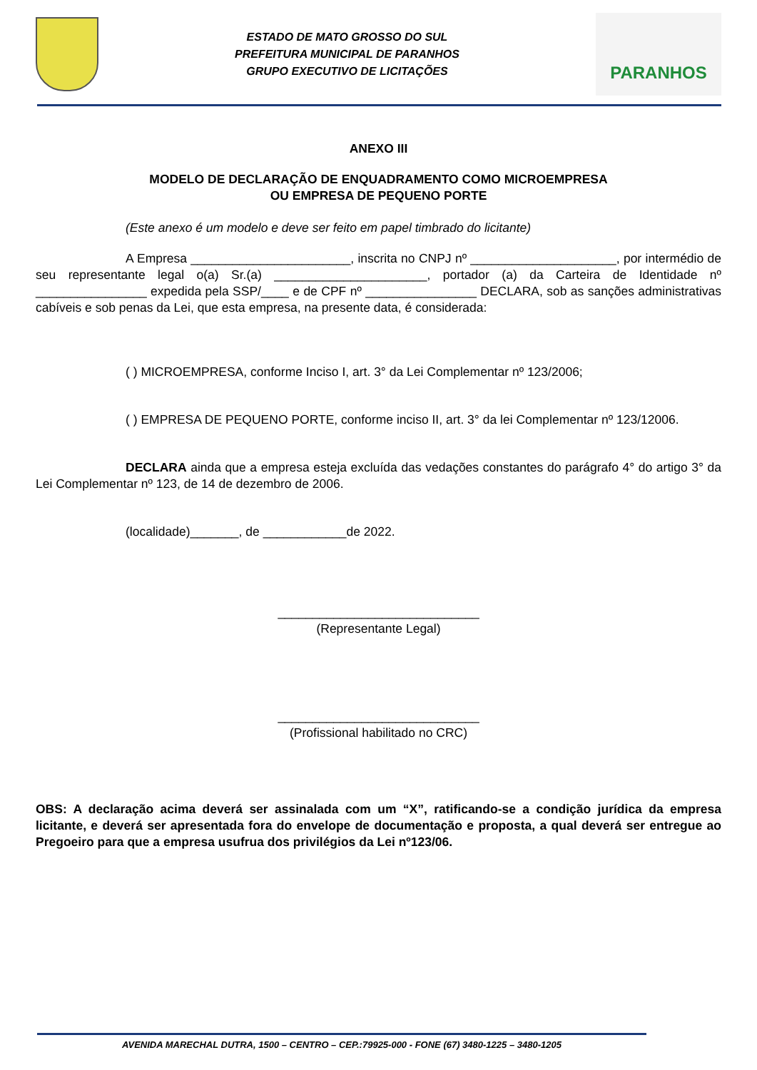ESTADO DE MATO GROSSO DO SUL
PREFEITURA MUNICIPAL DE PARANHOS
GRUPO EXECUTIVO DE LICITAÇÕES
PARANHOS
ANEXO III
MODELO DE DECLARAÇÃO DE ENQUADRAMENTO COMO MICROEMPRESA
OU EMPRESA DE PEQUENO PORTE
(Este anexo é um modelo e deve ser feito em papel timbrado do licitante)
A Empresa _______________________, inscrita no CNPJ nº _____________________, por intermédio de seu representante legal o(a) Sr.(a) ______________________, portador (a) da Carteira de Identidade nº ________________ expedida pela SSP/____ e de CPF nº ________________ DECLARA, sob as sanções administrativas cabíveis e sob penas da Lei, que esta empresa, na presente data, é considerada:
( ) MICROEMPRESA, conforme Inciso I, art. 3° da Lei Complementar nº 123/2006;
( ) EMPRESA DE PEQUENO PORTE, conforme inciso II, art. 3° da lei Complementar nº 123/12006.
DECLARA ainda que a empresa esteja excluída das vedações constantes do parágrafo 4° do artigo 3° da Lei Complementar nº 123, de 14 de dezembro de 2006.
(localidade)_______, de ____________de 2022.
_____________________________
(Representante Legal)
_____________________________
(Profissional habilitado no CRC)
OBS: A declaração acima deverá ser assinalada com um “X”, ratificando-se a condição jurídica da empresa licitante, e deverá ser apresentada fora do envelope de documentação e proposta, a qual deverá ser entregue ao Pregoeiro para que a empresa usufrua dos privilégios da Lei nº123/06.
AVENIDA MARECHAL DUTRA, 1500 – CENTRO – CEP.:79925-000 - FONE (67) 3480-1225 – 3480-1205